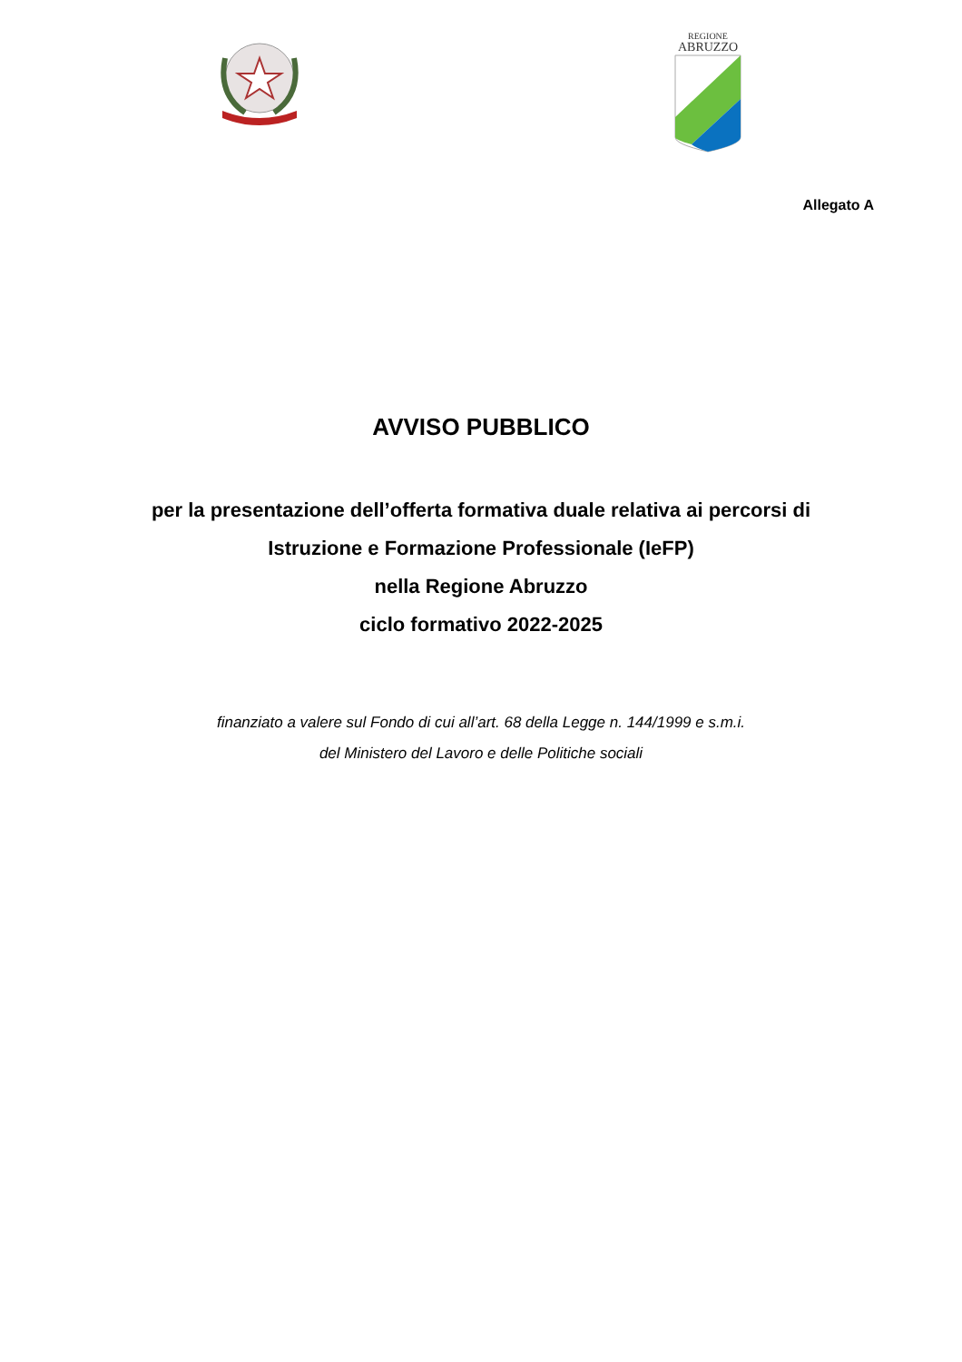REGIONE
ABRUZZO
Allegato A
AVVISO PUBBLICO
per la presentazione dell’offerta formativa duale relativa ai percorsi di
Istruzione e Formazione Professionale (IeFP)
nella Regione Abruzzo
ciclo formativo 2022-2025
finanziato a valere sul Fondo di cui all’art. 68 della Legge n. 144/1999 e s.m.i.
del Ministero del Lavoro e delle Politiche sociali